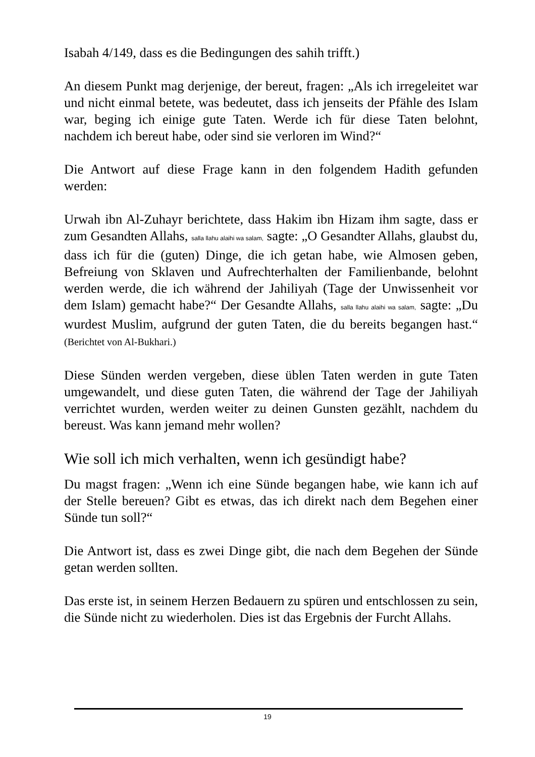Isabah 4/149, dass es die Bedingungen des sahih trifft.)
An diesem Punkt mag derjenige, der bereut, fragen: „Als ich irregeleitet war und nicht einmal betete, was bedeutet, dass ich jenseits der Pfähle des Islam war, beging ich einige gute Taten. Werde ich für diese Taten belohnt, nachdem ich bereut habe, oder sind sie verloren im Wind?“
Die Antwort auf diese Frage kann in den folgendem Hadith gefunden werden:
Urwah ibn Al-Zuhayr berichtete, dass Hakim ibn Hizam ihm sagte, dass er zum Gesandten Allahs, salla llahu alaihi wa salam, sagte: „O Gesandter Allahs, glaubst du, dass ich für die (guten) Dinge, die ich getan habe, wie Almosen geben, Befreiung von Sklaven und Aufrechterhalten der Familienbande, belohnt werden werde, die ich während der Jahiliyah (Tage der Unwissenheit vor dem Islam) gemacht habe?“ Der Gesandte Allahs, salla llahu alaihi wa salam, sagte: „Du wurdest Muslim, aufgrund der guten Taten, die du bereits begangen hast.“ (Berichtet von Al-Bukhari.)
Diese Sünden werden vergeben, diese üblen Taten werden in gute Taten umgewandelt, und diese guten Taten, die während der Tage der Jahiliyah verrichtet wurden, werden weiter zu deinen Gunsten gezählt, nachdem du bereust. Was kann jemand mehr wollen?
Wie soll ich mich verhalten, wenn ich gesündigt habe?
Du magst fragen: „Wenn ich eine Sünde begangen habe, wie kann ich auf der Stelle bereuen? Gibt es etwas, das ich direkt nach dem Begehen einer Sünde tun soll?“
Die Antwort ist, dass es zwei Dinge gibt, die nach dem Begehen der Sünde getan werden sollten.
Das erste ist, in seinem Herzen Bedauern zu spüren und entschlossen zu sein, die Sünde nicht zu wiederholen. Dies ist das Ergebnis der Furcht Allahs.
19